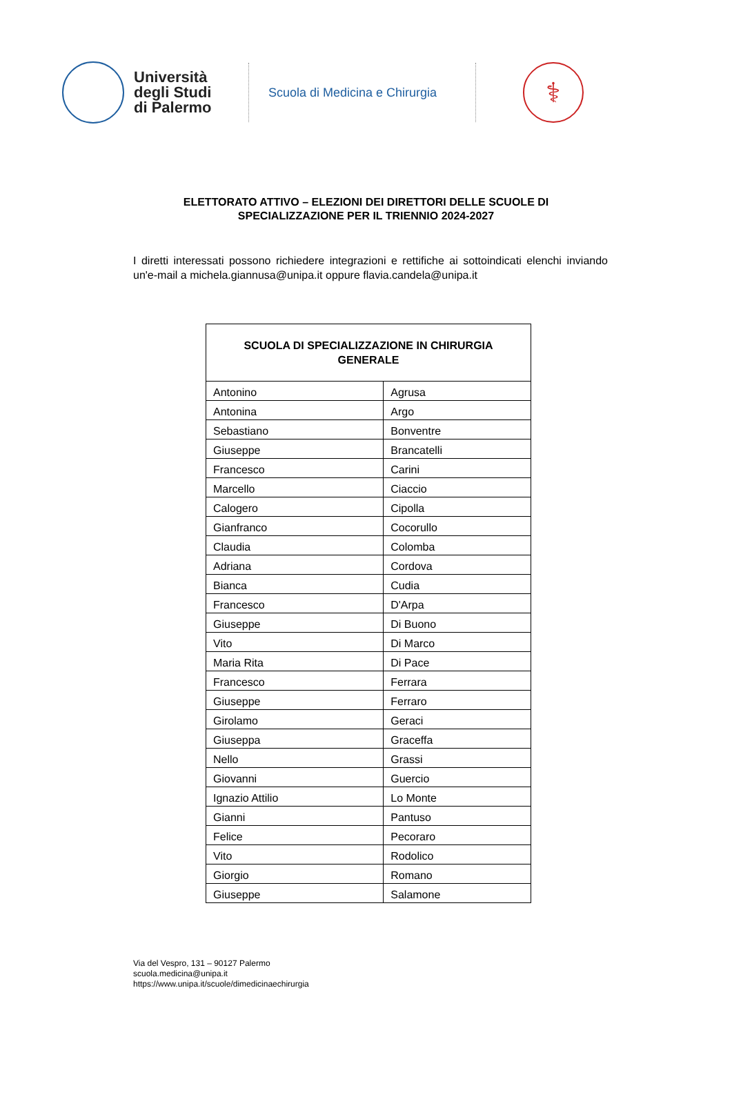Università
degli Studi
di Palermo
Scuola di Medicina e Chirurgia
⚕
ELETTORATO ATTIVO – ELEZIONI DEI DIRETTORI DELLE SCUOLE DI SPECIALIZZAZIONE PER IL TRIENNIO 2024-2027
I diretti interessati possono richiedere integrazioni e rettifiche ai sottoindicati elenchi inviando un'e-mail a michela.giannusa@unipa.it oppure flavia.candela@unipa.it
| SCUOLA DI SPECIALIZZAZIONE IN CHIRURGIA GENERALE | |
| --- | --- |
| Antonino | Agrusa |
| Antonina | Argo |
| Sebastiano | Bonventre |
| Giuseppe | Brancatelli |
| Francesco | Carini |
| Marcello | Ciaccio |
| Calogero | Cipolla |
| Gianfranco | Cocorullo |
| Claudia | Colomba |
| Adriana | Cordova |
| Bianca | Cudia |
| Francesco | D'Arpa |
| Giuseppe | Di Buono |
| Vito | Di Marco |
| Maria Rita | Di Pace |
| Francesco | Ferrara |
| Giuseppe | Ferraro |
| Girolamo | Geraci |
| Giuseppa | Graceffa |
| Nello | Grassi |
| Giovanni | Guercio |
| Ignazio Attilio | Lo Monte |
| Gianni | Pantuso |
| Felice | Pecoraro |
| Vito | Rodolico |
| Giorgio | Romano |
| Giuseppe | Salamone |
Via del Vespro, 131 – 90127 Palermo
scuola.medicina@unipa.it
https://www.unipa.it/scuole/dimedicinaechirurgia